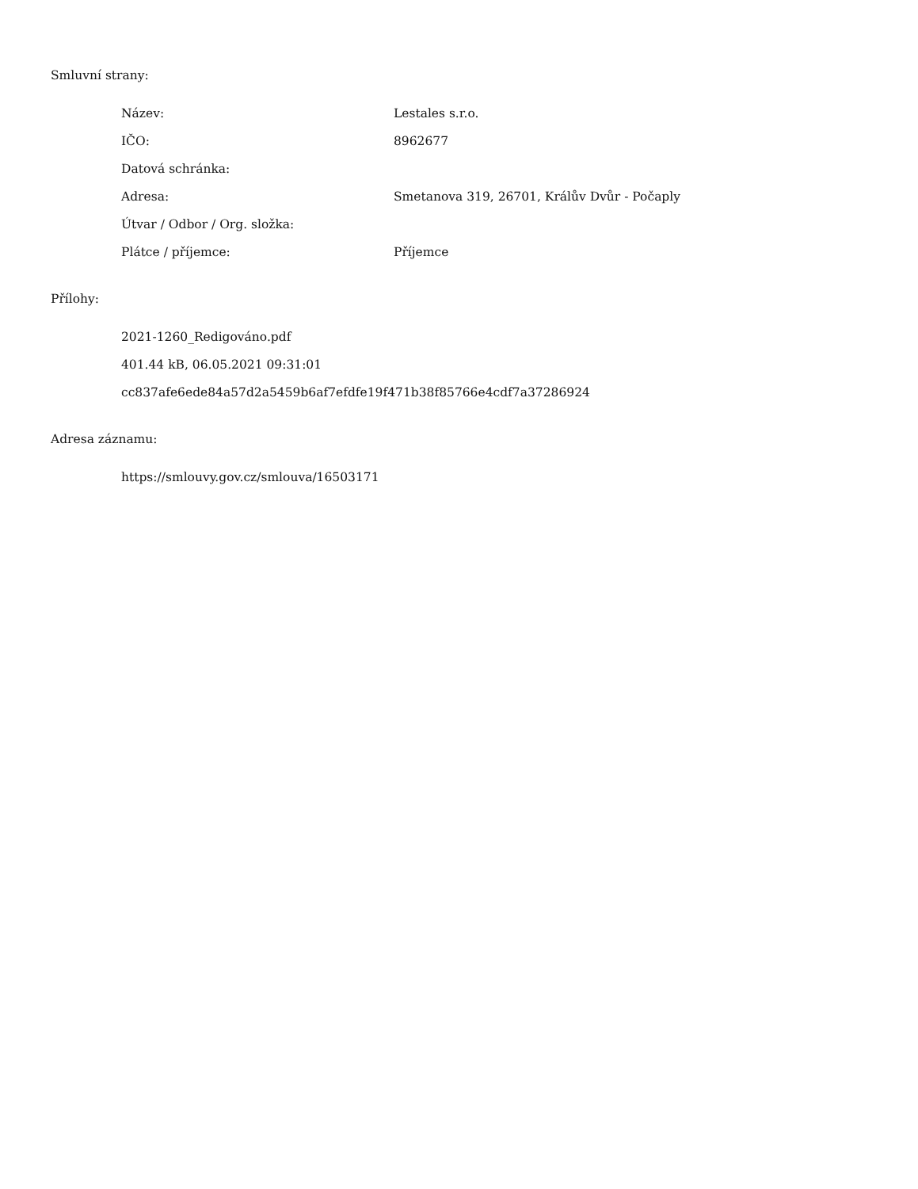Smluvní strany:
| Název: | Lestales s.r.o. |
| IČO: | 8962677 |
| Datová schránka: | |
| Adresa: | Smetanova 319, 26701, Králův Dvůr - Počaply |
| Útvar / Odbor / Org. složka: | |
| Plátce / příjemce: | Příjemce |
Přílohy:
2021-1260_Redigováno.pdf
401.44 kB, 06.05.2021 09:31:01
cc837afe6ede84a57d2a5459b6af7efdfe19f471b38f85766e4cdf7a37286924
Adresa záznamu:
https://smlouvy.gov.cz/smlouva/16503171